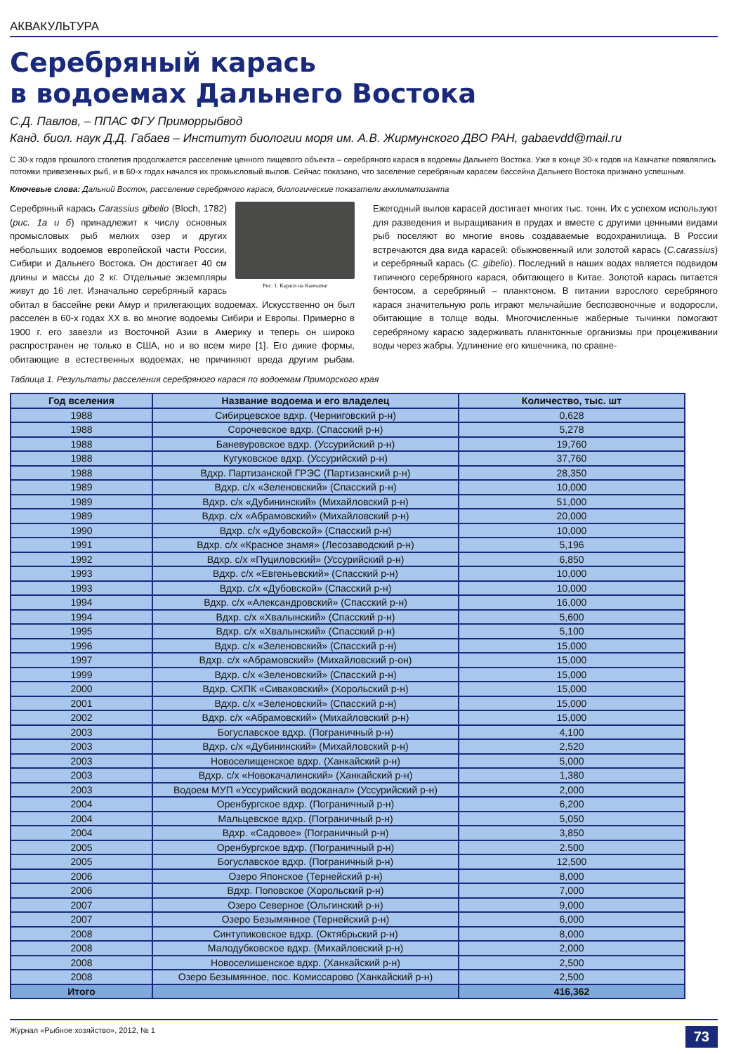АКВАКУЛЬТУРА
Серебряный карась
в водоемах Дальнего Востока
С.Д. Павлов, – ППАС ФГУ Приморрыбвод
Канд. биол. наук Д.Д. Габаев – Институт биологии моря им. А.В. Жирмунского ДВО РАН, gabaevdd@mail.ru
С 30-х годов прошлого столетия продолжается расселение ценного пищевого объекта – серебряного карася в водоемы Дальнего Востока. Уже в конце 30-х годов на Камчатке появлялись потомки привезенных рыб, и в 60-х годах начался их промысловый вылов. Сейчас показано, что заселение серебряным карасем бассейна Дальнего Востока признано успешным.
Ключевые слова: Дальний Восток, расселение серебряного карася, биологические показатели акклиматизанта
Рис. 1. Караси на Камчатке
Серебряный карась Carassius gibelio (Bloch, 1782) (рис. 1а и б) принадлежит к числу основных промысловых рыб мелких озер и других небольших водоемов европейской части России, Сибири и Дальнего Востока. Он достигает 40 см длины и массы до 2 кг. Отдельные экземпляры живут до 16 лет. Изначально серебряный карась обитал в бассейне реки Амур и прилегающих водоемах. Искусственно он был расселен в 60-х годах XX в. во многие водоемы Сибири и Европы. Примерно в 1900 г. его завезли из Восточной Азии в Америку и теперь он широко распространен не только в США, но и во всем мире [1]. Его дикие формы, обитающие в естественных водоемах, не причиняют вреда другим рыбам. Ежегодный вылов карасей достигает многих тыс. тонн. Их с успехом используют для разведения и выращивания в прудах и вместе с другими ценными видами рыб поселяют во многие вновь создаваемые водохранилища. В России встречаются два вида карасей: обыкновенный или золотой карась (C.carassius) и серебряный карась (C. gibelio). Последний в наших водах является подвидом типичного серебряного карася, обитающего в Китае. Золотой карась питается бентосом, а серебряный – планктоном. В питании взрослого серебряного карася значительную роль играют мельчайшие беспозвоночные и водоросли, обитающие в толще воды. Многочисленные жаберные тычинки помогают серебряному карасю задерживать планктонные организмы при процеживании воды через жабры. Удлинение его кишечника, по сравне-
Таблица 1. Результаты расселения серебряного карася по водоемам Приморского края
| Год вселения | Название водоема и его владелец | Количество, тыс. шт |
| --- | --- | --- |
| 1988 | Сибирцевское вдхр. (Черниговский р-н) | 0,628 |
| 1988 | Сорочевское вдхр. (Спасский р-н) | 5,278 |
| 1988 | Баневуровское вдхр. (Уссурийский р-н) | 19,760 |
| 1988 | Кугуковское вдхр. (Уссурийский р-н) | 37,760 |
| 1988 | Вдхр. Партизанской ГРЭС (Партизанский р-н) | 28,350 |
| 1989 | Вдхр. с/х «Зеленовский» (Спасский р-н) | 10,000 |
| 1989 | Вдхр. с/х «Дубининский» (Михайловский р-н) | 51,000 |
| 1989 | Вдхр. с/х «Абрамовский» (Михайловский р-н) | 20,000 |
| 1990 | Вдхр. с/х «Дубовской» (Спасский р-н) | 10,000 |
| 1991 | Вдхр. с/х «Красное знамя» (Лесозаводский р-н) | 5,196 |
| 1992 | Вдхр. с/х «Пуциловский» (Уссурийский р-н) | 6,850 |
| 1993 | Вдхр. с/х «Евгеньевский» (Спасский р-н) | 10,000 |
| 1993 | Вдхр. с/х «Дубовской» (Спасский р-н) | 10,000 |
| 1994 | Вдхр. с/х «Александровский» (Спасский р-н) | 16,000 |
| 1994 | Вдхр. с/х «Хвалынский» (Спасский р-н) | 5,600 |
| 1995 | Вдхр. с/х «Хвалынский» (Спасский р-н) | 5,100 |
| 1996 | Вдхр. с/х «Зеленовский» (Спасский р-н) | 15,000 |
| 1997 | Вдхр. с/х «Абрамовский» (Михайловский р-он) | 15,000 |
| 1999 | Вдхр. с/х «Зеленовский» (Спасский р-н) | 15,000 |
| 2000 | Вдхр. СХПК «Сиваковский» (Хорольский р-н) | 15,000 |
| 2001 | Вдхр. с/х «Зеленовский» (Спасский р-н) | 15,000 |
| 2002 | Вдхр. с/х «Абрамовский» (Михайловский р-н) | 15,000 |
| 2003 | Богуславское вдхр. (Пограничный р-н) | 4,100 |
| 2003 | Вдхр. с/х «Дубининский» (Михайловский р-н) | 2,520 |
| 2003 | Новоселищенское вдхр. (Ханкайский р-н) | 5,000 |
| 2003 | Вдхр. с/х «Новокачалинский» (Ханкайский р-н) | 1,380 |
| 2003 | Водоем МУП «Уссурийский водоканал» (Уссурийский р-н) | 2,000 |
| 2004 | Оренбургское вдхр. (Пограничный р-н) | 6,200 |
| 2004 | Мальцевское вдхр. (Пограничный р-н) | 5,050 |
| 2004 | Вдхр. «Садовое» (Пограничный р-н) | 3,850 |
| 2005 | Оренбургское вдхр. (Пограничный р-н) | 2.500 |
| 2005 | Богуславское вдхр. (Пограничный р-н) | 12,500 |
| 2006 | Озеро Японское (Тернейский р-н) | 8,000 |
| 2006 | Вдхр. Поповское (Хорольский р-н) | 7,000 |
| 2007 | Озеро Северное (Ольгинский р-н) | 9,000 |
| 2007 | Озеро Безымянное (Тернейский р-н) | 6,000 |
| 2008 | Синтупиковское вдхр. (Октябрьский р-н) | 8,000 |
| 2008 | Малодубковское вдхр. (Михайловский р-н) | 2,000 |
| 2008 | Новоселишенское вдхр. (Ханкайский р-н) | 2,500 |
| 2008 | Озеро Безымянное, пос. Комиссарово (Ханкайский р-н) | 2,500 |
| Итого | | 416,362 |
Журнал «Рыбное хозяйство», 2012, № 1 73